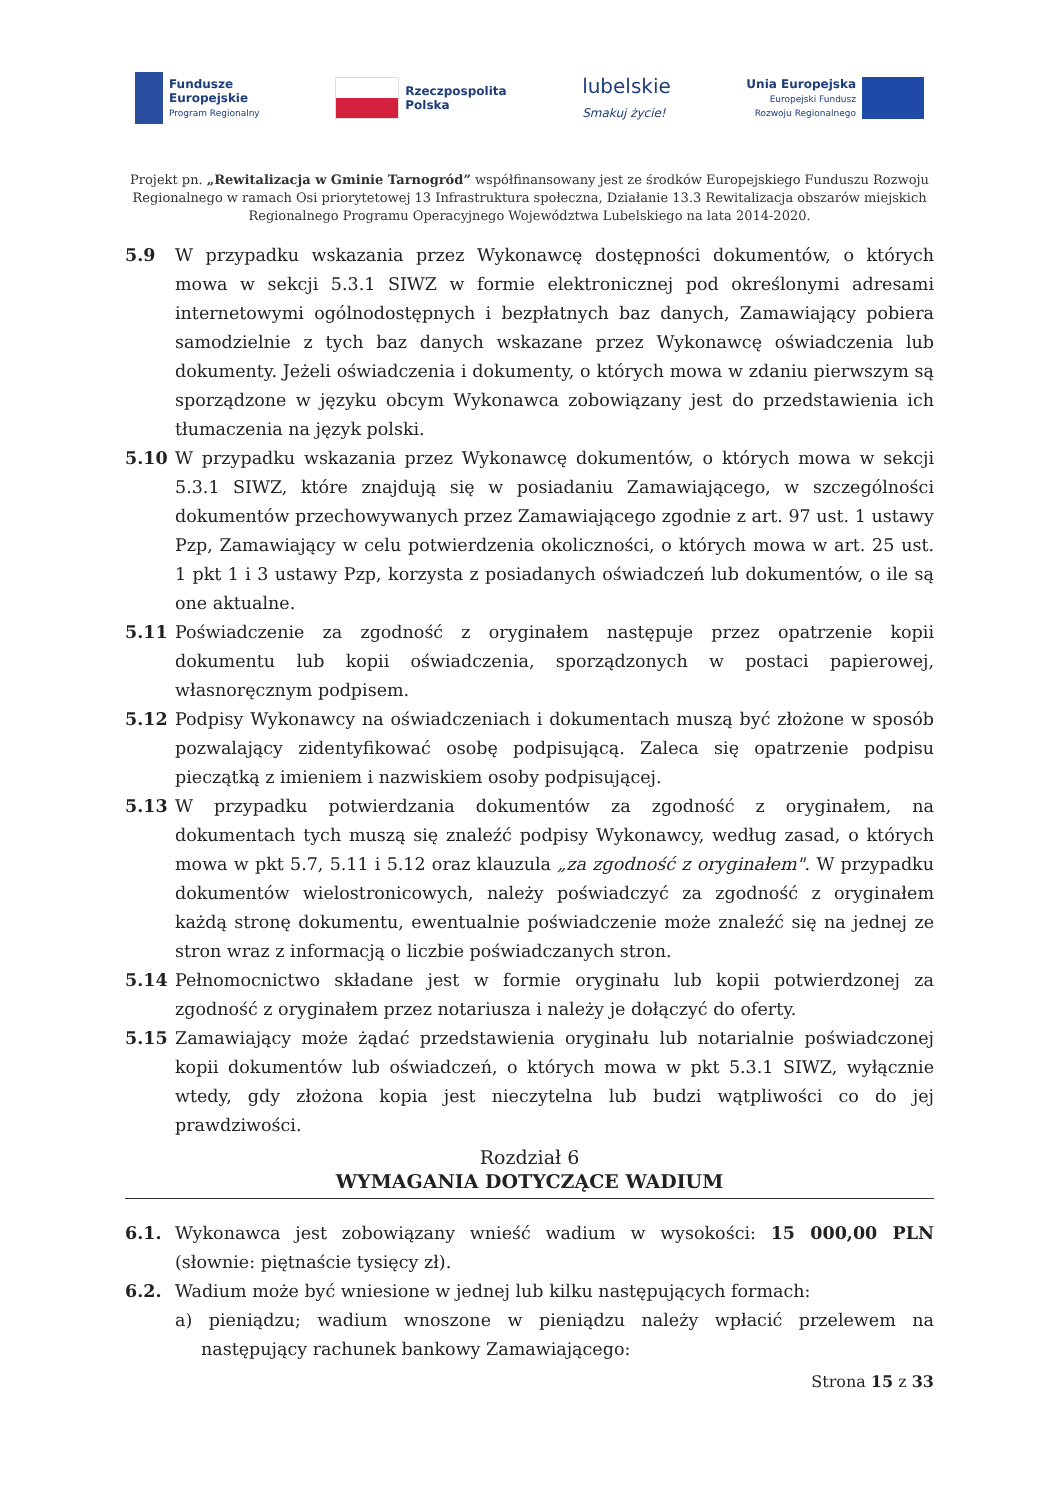Fundusze
Europejskie
Program Regionalny
Rzeczpospolita
Polska
lubelskie
Smakuj życie!
Unia Europejska
Europejski Fundusz
Rozwoju Regionalnego
Projekt pn. „Rewitalizacja w Gminie Tarnogród” współfinansowany jest ze środków Europejskiego Funduszu Rozwoju Regionalnego w ramach Osi priorytetowej 13 Infrastruktura społeczna, Działanie 13.3 Rewitalizacja obszarów miejskich Regionalnego Programu Operacyjnego Województwa Lubelskiego na lata 2014-2020.
5.9 W przypadku wskazania przez Wykonawcę dostępności dokumentów, o których mowa w sekcji 5.3.1 SIWZ w formie elektronicznej pod określonymi adresami internetowymi ogólnodostępnych i bezpłatnych baz danych, Zamawiający pobiera samodzielnie z tych baz danych wskazane przez Wykonawcę oświadczenia lub dokumenty. Jeżeli oświadczenia i dokumenty, o których mowa w zdaniu pierwszym są sporządzone w języku obcym Wykonawca zobowiązany jest do przedstawienia ich tłumaczenia na język polski.
5.10 W przypadku wskazania przez Wykonawcę dokumentów, o których mowa w sekcji 5.3.1 SIWZ, które znajdują się w posiadaniu Zamawiającego, w szczególności dokumentów przechowywanych przez Zamawiającego zgodnie z art. 97 ust. 1 ustawy Pzp, Zamawiający w celu potwierdzenia okoliczności, o których mowa w art. 25 ust. 1 pkt 1 i 3 ustawy Pzp, korzysta z posiadanych oświadczeń lub dokumentów, o ile są one aktualne.
5.11 Poświadczenie za zgodność z oryginałem następuje przez opatrzenie kopii dokumentu lub kopii oświadczenia, sporządzonych w postaci papierowej, własnoręcznym podpisem.
5.12 Podpisy Wykonawcy na oświadczeniach i dokumentach muszą być złożone w sposób pozwalający zidentyfikować osobę podpisującą. Zaleca się opatrzenie podpisu pieczątką z imieniem i nazwiskiem osoby podpisującej.
5.13 W przypadku potwierdzania dokumentów za zgodność z oryginałem, na dokumentach tych muszą się znaleźć podpisy Wykonawcy, według zasad, o których mowa w pkt 5.7, 5.11 i 5.12 oraz klauzula „za zgodność z oryginałem". W przypadku dokumentów wielostronicowych, należy poświadczyć za zgodność z oryginałem każdą stronę dokumentu, ewentualnie poświadczenie może znaleźć się na jednej ze stron wraz z informacją o liczbie poświadczanych stron.
5.14 Pełnomocnictwo składane jest w formie oryginału lub kopii potwierdzonej za zgodność z oryginałem przez notariusza i należy je dołączyć do oferty.
5.15 Zamawiający może żądać przedstawienia oryginału lub notarialnie poświadczonej kopii dokumentów lub oświadczeń, o których mowa w pkt 5.3.1 SIWZ, wyłącznie wtedy, gdy złożona kopia jest nieczytelna lub budzi wątpliwości co do jej prawdziwości.
Rozdział 6
WYMAGANIA DOTYCZĄCE WADIUM
6.1. Wykonawca jest zobowiązany wnieść wadium w wysokości: 15 000,00 PLN (słownie: piętnaście tysięcy zł).
6.2. Wadium może być wniesione w jednej lub kilku następujących formach:
a) pieniądzu; wadium wnoszone w pieniądzu należy wpłacić przelewem na następujący rachunek bankowy Zamawiającego:
Strona 15 z 33